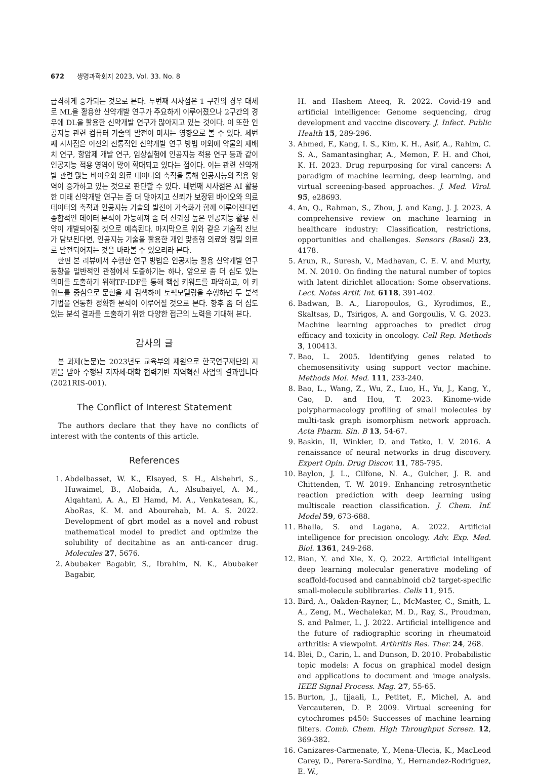672 생명과학회지 2023, Vol. 33. No. 8
급격하게 증가되는 것으로 본다. 두번째 시사점은 1 구간의 경우 대체로 ML을 활용한 신약개발 연구가 주요하게 이루어졌으나 2구간의 경우에 DL을 활용한 신약개발 연구가 많아지고 있는 것이다. 이 또한 인공지능 관련 컴퓨터 기술의 발전이 미치는 영향으로 볼 수 있다. 세번째 시사점은 이전의 전통적인 신약개발 연구 방법 이외에 약물의 재배치 연구, 항암제 개발 연구, 임상실험에 인공지능 적용 연구 등과 같이 인공지능 적용 영역이 많이 확대되고 있다는 점이다. 이는 관련 신약개발 관련 많는 바이오와 의료 데이터의 축적을 통해 인공지능의 적용 영역이 증가하고 있는 것으로 판단할 수 있다. 네번째 시사점은 AI 활용한 미래 신약개발 연구는 좀 더 많아지고 신뢰가 보장된 바이오와 의료 데이터의 축적과 인공지능 기술의 발전이 가속화가 함께 이루어진다면 종합적인 데이터 분석이 가능해져 좀 더 신뢰성 높은 인공지능 활용 신약이 개발되어질 것으로 예측된다. 마지막으로 위와 같은 기술적 진보가 담보된다면, 인공지능 기술을 활용한 개인 맞춤형 의료와 정밀 의료로 발전되어지는 것을 바라볼 수 있으리라 본다.
한편 본 리뷰에서 수행한 연구 방법은 인공지능 활용 신약개발 연구동향을 일반적인 관점에서 도출하기는 하나, 앞으로 좀 더 심도 있는 의미를 도출하기 위해TF-IDF를 통해 핵심 키워드를 파악하고, 이 키워드를 중심으로 문헌을 재 검색하여 토픽모델링을 수행하면 두 분석기법을 연동한 정확한 분석이 이루어질 것으로 본다. 향후 좀 더 심도 있는 분석 결과를 도출하기 위한 다양한 접근의 노력을 기대해 본다.
감사의 글
본 과제(논문)는 2023년도 교육부의 재원으로 한국연구재단의 지원을 받아 수행된 지자체-대학 협력기반 지역혁신 사업의 결과입니다(2021RIS-001).
The Conflict of Interest Statement
The authors declare that they have no conflicts of interest with the contents of this article.
References
1. Abdelbasset, W. K., Elsayed, S. H., Alshehri, S., Huwaimel, B., Alobaida, A., Alsubaiyel, A. M., Alqahtani, A. A., El Hamd, M. A., Venkatesan, K., AboRas, K. M. and Abourehab, M. A. S. 2022. Development of gbrt model as a novel and robust mathematical model to predict and optimize the solubility of decitabine as an anti-cancer drug. Molecules 27, 5676.
2. Abubaker Bagabir, S., Ibrahim, N. K., Abubaker Bagabir,
H. and Hashem Ateeq, R. 2022. Covid-19 and artificial intelligence: Genome sequencing, drug development and vaccine discovery. J. Infect. Public Health 15, 289-296.
3. Ahmed, F., Kang, I. S., Kim, K. H., Asif, A., Rahim, C. S. A., Samantasinghar, A., Memon, F. H. and Choi, K. H. 2023. Drug repurposing for viral cancers: A paradigm of machine learning, deep learning, and virtual screening-based approaches. J. Med. Virol. 95, e28693.
4. An, Q., Rahman, S., Zhou, J. and Kang, J. J. 2023. A comprehensive review on machine learning in healthcare industry: Classification, restrictions, opportunities and challenges. Sensors (Basel) 23, 4178.
5. Arun, R., Suresh, V., Madhavan, C. E. V. and Murty, M. N. 2010. On finding the natural number of topics with latent dirichlet allocation: Some observations. Lect. Notes Artif. Int. 6118, 391-402.
6. Badwan, B. A., Liaropoulos, G., Kyrodimos, E., Skaltsas, D., Tsirigos, A. and Gorgoulis, V. G. 2023. Machine learning approaches to predict drug efficacy and toxicity in oncology. Cell Rep. Methods 3, 100413.
7. Bao, L. 2005. Identifying genes related to chemosensitivity using support vector machine. Methods Mol. Med. 111, 233-240.
8. Bao, L., Wang, Z., Wu, Z., Luo, H., Yu, J., Kang, Y., Cao, D. and Hou, T. 2023. Kinome-wide polypharmacology profiling of small molecules by multi-task graph isomorphism network approach. Acta Pharm. Sin. B 13, 54-67.
9. Baskin, II, Winkler, D. and Tetko, I. V. 2016. A renaissance of neural networks in drug discovery. Expert Opin. Drug Discov. 11, 785-795.
10. Baylon, J. L., Cilfone, N. A., Gulcher, J. R. and Chittenden, T. W. 2019. Enhancing retrosynthetic reaction prediction with deep learning using multiscale reaction classification. J. Chem. Inf. Model 59, 673-688.
11. Bhalla, S. and Lagana, A. 2022. Artificial intelligence for precision oncology. Adv. Exp. Med. Biol. 1361, 249-268.
12. Bian, Y. and Xie, X. Q. 2022. Artificial intelligent deep learning molecular generative modeling of scaffold-focused and cannabinoid cb2 target-specific small-molecule sublibraries. Cells 11, 915.
13. Bird, A., Oakden-Rayner, L., McMaster, C., Smith, L. A., Zeng, M., Wechalekar, M. D., Ray, S., Proudman, S. and Palmer, L. J. 2022. Artificial intelligence and the future of radiographic scoring in rheumatoid arthritis: A viewpoint. Arthritis Res. Ther. 24, 268.
14. Blei, D., Carin, L. and Dunson, D. 2010. Probabilistic topic models: A focus on graphical model design and applications to document and image analysis. IEEE Signal Process. Mag. 27, 55-65.
15. Burton, J., Ijjaali, I., Petitet, F., Michel, A. and Vercauteren, D. P. 2009. Virtual screening for cytochromes p450: Successes of machine learning filters. Comb. Chem. High Throughput Screen. 12, 369-382.
16. Canizares-Carmenate, Y., Mena-Ulecia, K., MacLeod Carey, D., Perera-Sardina, Y., Hernandez-Rodriguez, E. W.,